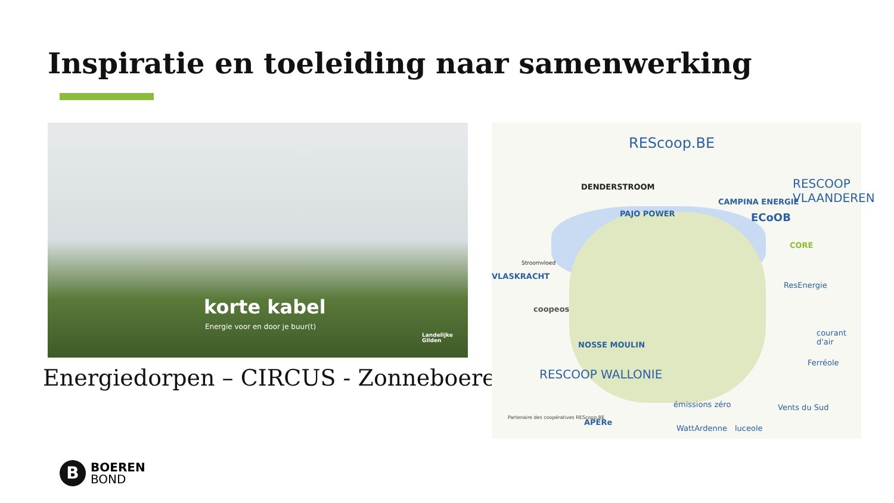Inspiratie en toeleiding naar samenwerking
korte kabel
Energie voor en door je buur(t)
Landelijke
Gilden
Energiedorpen – CIRCUS - Zonneboeren
REScoop.BE
RESCOOP VLAANDEREN DENDERSTROOM
PAJO POWER
CAMPINA ENERGIE
ECoOB
CORE
Stroomvloed
VLASKRACHT
coopeos
NOSSE MOULIN
ResEnergie
RESCOOP WALLONIE
Partenaire des coopératives REScoop.BE
APERe
émissions zéro
WattArdenne luceole
Vents du Sud
Ferréole
courant d'air
B
BOEREN
BOND